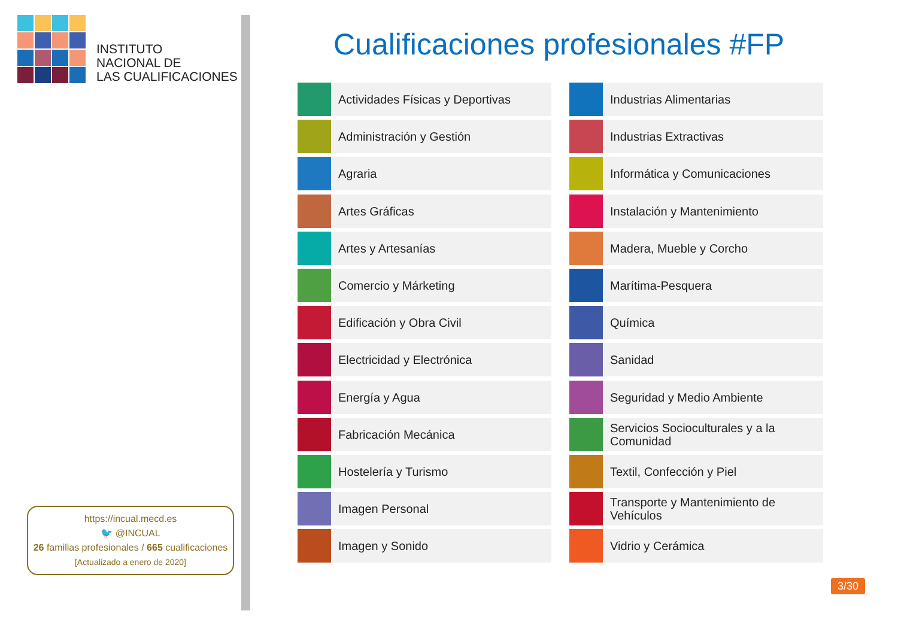INSTITUTO
NACIONAL DE
LAS CUALIFICACIONES
https://incual.mecd.es
🐦 @INCUAL
26 familias profesionales / 665 cualificaciones
[Actualizado a enero de 2020]
Cualificaciones profesionales #FP
Actividades Físicas y Deportivas
Administración y Gestión
Agraria
Artes Gráficas
Artes y Artesanías
Comercio y Márketing
Edificación y Obra Civil
Electricidad y Electrónica
Energía y Agua
Fabricación Mecánica
Hostelería y Turismo
Imagen Personal
Imagen y Sonido
Industrias Alimentarias
Industrias Extractivas
Informática y Comunicaciones
Instalación y Mantenimiento
Madera, Mueble y Corcho
Marítima-Pesquera
Química
Sanidad
Seguridad y Medio Ambiente
Servicios Socioculturales y a la Comunidad
Textil, Confección y Piel
Transporte y Mantenimiento de Vehículos
Vidrio y Cerámica
3/30